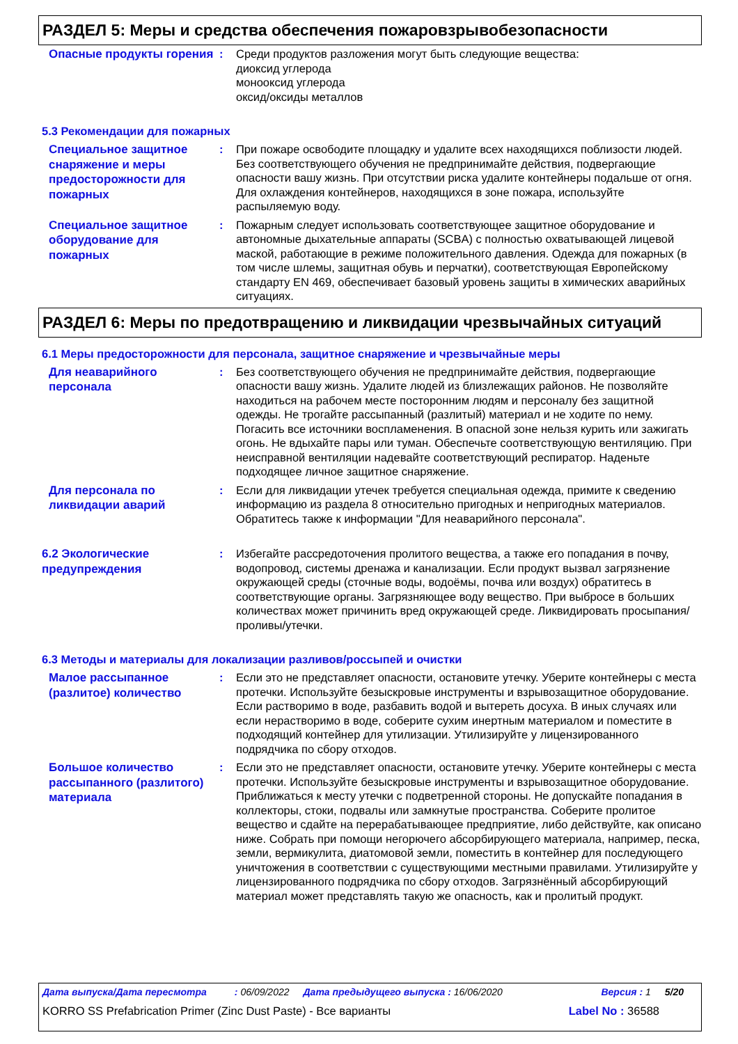РАЗДЕЛ 5: Меры и средства обеспечения пожаровзрывобезопасности
Опасные продукты горения
: Среди продуктов разложения могут быть следующие вещества:
диоксид углерода
монооксид углерода
оксид/оксиды металлов
5.3 Рекомендации для пожарных
Специальное защитное снаряжение и меры предосторожности для пожарных
: При пожаре освободите площадку и удалите всех находящихся поблизости людей. Без соответствующего обучения не предпринимайте действия, подвергающие опасности вашу жизнь. При отсутствии риска удалите контейнеры подальше от огня. Для охлаждения контейнеров, находящихся в зоне пожара, используйте распыляемую воду.
Специальное защитное оборудование для пожарных
: Пожарным следует использовать соответствующее защитное оборудование и автономные дыхательные аппараты (SCBA) с полностью охватывающей лицевой маской, работающие в режиме положительного давления. Одежда для пожарных (в том числе шлемы, защитная обувь и перчатки), соответствующая Европейскому стандарту EN 469, обеспечивает базовый уровень защиты в химических аварийных ситуациях.
РАЗДЕЛ 6: Меры по предотвращению и ликвидации чрезвычайных ситуаций
6.1 Меры предосторожности для персонала, защитное снаряжение и чрезвычайные меры
Для неаварийного персонала
: Без соответствующего обучения не предпринимайте действия, подвергающие опасности вашу жизнь. Удалите людей из близлежащих районов. Не позволяйте находиться на рабочем месте посторонним людям и персоналу без защитной одежды. Не трогайте рассыпанный (разлитый) материал и не ходите по нему. Погасить все источники воспламенения. В опасной зоне нельзя курить или зажигать огонь. Не вдыхайте пары или туман. Обеспечьте соответствующую вентиляцию. При неисправной вентиляции надевайте соответствующий респиратор. Наденьте подходящее личное защитное снаряжение.
Для персонала по ликвидации аварий
: Если для ликвидации утечек требуется специальная одежда, примите к сведению информацию из раздела 8 относительно пригодных и непригодных материалов. Обратитесь также к информации "Для неаварийного персонала".
6.2 Экологические предупреждения
: Избегайте рассредоточения пролитого вещества, а также его попадания в почву, водопровод, системы дренажа и канализации. Если продукт вызвал загрязнение окружающей среды (сточные воды, водоёмы, почва или воздух) обратитесь в соответствующие органы. Загрязняющее воду вещество. При выбросе в больших количествах может причинить вред окружающей среде. Ликвидировать просыпания/проливы/утечки.
6.3 Методы и материалы для локализации разливов/россыпей и очистки
Малое рассыпанное (разлитое) количество
: Если это не представляет опасности, остановите утечку. Уберите контейнеры с места протечки. Используйте безыскровые инструменты и взрывозащитное оборудование. Если растворимо в воде, разбавить водой и вытереть досуха. В иных случаях или если нерастворимо в воде, соберите сухим инертным материалом и поместите в подходящий контейнер для утилизации. Утилизируйте у лицензированного подрядчика по сбору отходов.
Большое количество рассыпанного (разлитого) материала
: Если это не представляет опасности, остановите утечку. Уберите контейнеры с места протечки. Используйте безыскровые инструменты и взрывозащитное оборудование. Приближаться к месту утечки с подветренной стороны. Не допускайте попадания в коллекторы, стоки, подвалы или замкнутые пространства. Соберите пролитое вещество и сдайте на перерабатывающее предприятие, либо действуйте, как описано ниже. Собрать при помощи негорючего абсорбирующего материала, например, песка, земли, вермикулита, диатомовой земли, поместить в контейнер для последующего уничтожения в соответствии с существующими местными правилами. Утилизируйте у лицензированного подрядчика по сбору отходов. Загрязнённый абсорбирующий материал может представлять такую же опасность, как и пролитый продукт.
Дата выпуска/Дата пересмотра: 06/09/2022 Дата предыдущего выпуска : 16/06/2020 Версия : 1 5/20
KORRO SS Prefabrication Primer (Zinc Dust Paste) - Все варианты Label No : 36588